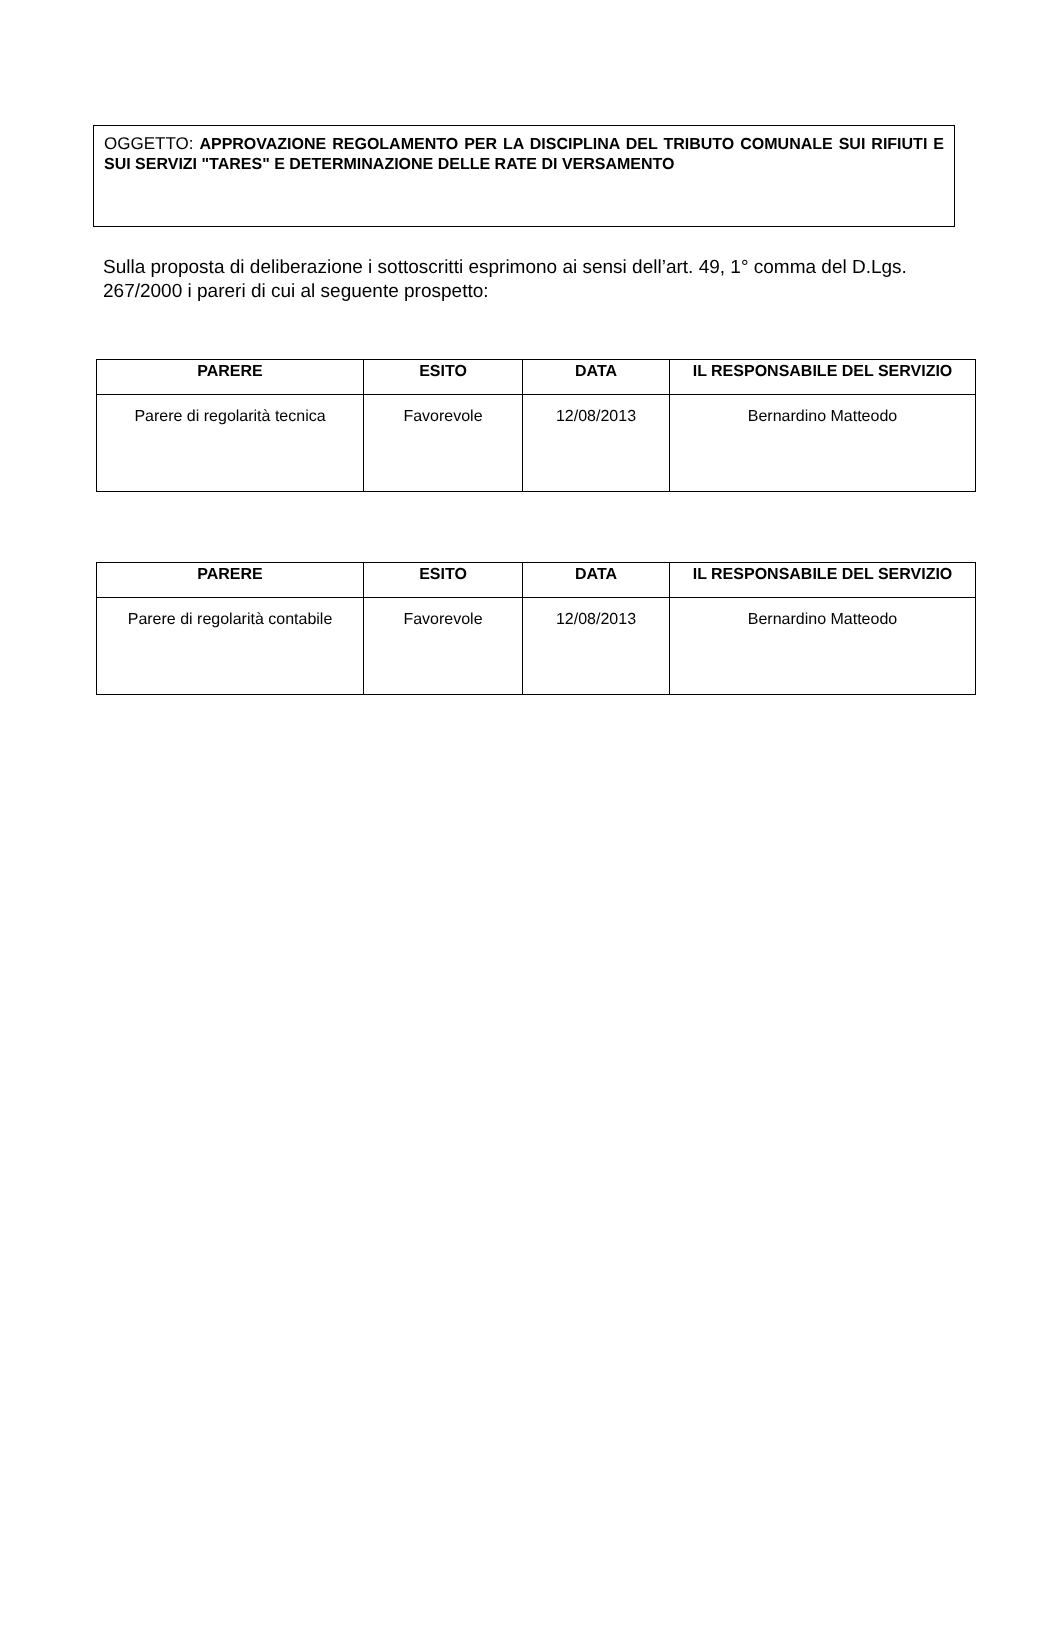OGGETTO: APPROVAZIONE REGOLAMENTO PER LA DISCIPLINA DEL TRIBUTO COMUNALE SUI RIFIUTI E SUI SERVIZI "TARES" E DETERMINAZIONE DELLE RATE DI VERSAMENTO
Sulla proposta di deliberazione i sottoscritti esprimono ai sensi dell’art. 49, 1° comma del D.Lgs. 267/2000 i pareri di cui al seguente prospetto:
| PARERE | ESITO | DATA | IL RESPONSABILE DEL SERVIZIO |
| --- | --- | --- | --- |
| Parere di regolarità tecnica | Favorevole | 12/08/2013 | Bernardino Matteodo |
| PARERE | ESITO | DATA | IL RESPONSABILE DEL SERVIZIO |
| --- | --- | --- | --- |
| Parere di regolarità contabile | Favorevole | 12/08/2013 | Bernardino Matteodo |